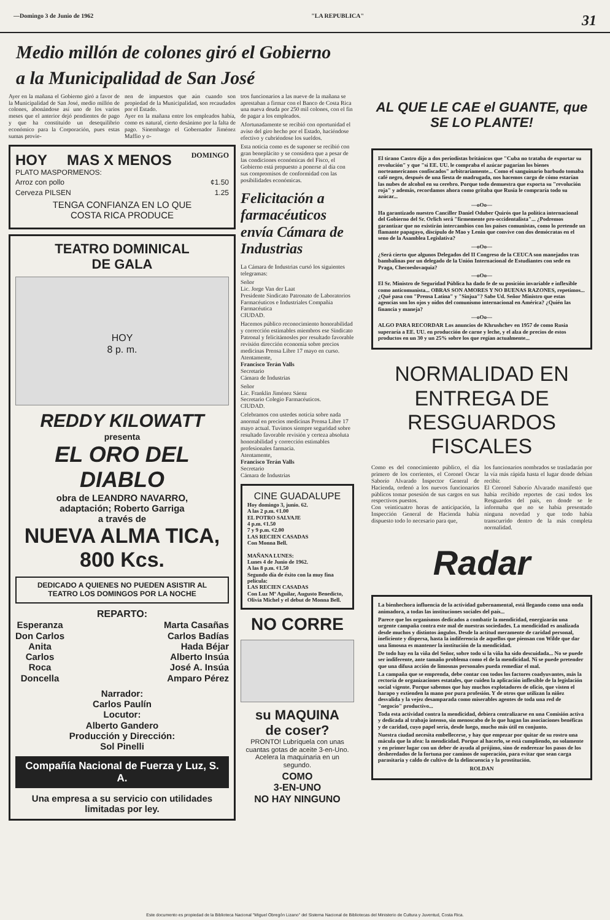—Domingo 3 de Junio de 1962 "LA REPUBLICA" 31
Medio millón de colones giró el Gobierno
a la Municipalidad de San José
Ayer en la mañana el Gobierno giró a favor de la Municipalidad de San José, medio millón de colones, abonándose así uno de los varios meses que el anterior dejó pendientes de pago y que ha constituido un desequilibrio económico para la Corporación, pues estas sumas provie-
nen de impuestos que aún cuando son propiedad de la Municipalidad, son recaudados por el Estado.
Ayer en la mañana entre los empleados había, como es natural, cierto desánimo por la falta de pago. Sinembargo el Gobernador Jiménez Maffio y o-
HOY MAS X MENOS DOMINGO
PLATO MASPORMENOS:
Arroz con pollo ¢1.50
Cerveza PILSEN 1.25
TENGA CONFIANZA EN LO QUE
COSTA RICA PRODUCE
TEATRO DOMINICAL
DE GALA
HOY
8 p. m.
REDDY KILOWATT
presenta
EL ORO DEL DIABLO
obra de LEANDRO NAVARRO,
adaptación; Roberto Garriga
a través de
NUEVA ALMA TICA, 800 Kcs.
DEDICADO A QUIENES NO PUEDEN ASISTIR AL
TEATRO LOS DOMINGOS POR LA NOCHE
REPARTO:
Esperanza
Don Carlos
Anita
Carlos
Roca
Doncella
Marta Casañas
Carlos Badías
Hada Béjar
Alberto Insúa
José A. Insúa
Amparo Pérez
Narrador:
Carlos Paulín
Locutor:
Alberto Gandero
Producción y Dirección:
Sol Pinelli
Compañía Nacional de Fuerza y Luz, S. A.
Una empresa a su servicio con utilidades
limitadas por ley.
tros funcionarios a las nueve de la mañana se aprestaban a firmar con el Banco de Costa Rica una nueva deuda por 250 mil colones, con el fin de pagar a los empleados.
Afortunadamente se recibió con oportunidad el aviso del giro hecho por el Estado, haciéndose efectivo y cubriéndose los sueldos.
Esta noticia como es de suponer se recibió con gran beneplácito y se considera que a pesar de las condiciones económicas del Fisco, el Gobierno está propuesto a ponerse al día con sus compromisos de conformidad con las posibilidades económicas.
Felicitación a farmacéuticos envía Cámara de Industrias
La Cámara de Industrias cursó los siguientes telegramas:
Señor
Lic. Jorge Van der Laat
Presidente Sindicato Patronato de Laboratorios Farmacéuticos e Industriales Compañía Farmacéutica
CIUDAD.
Hacemos público reconocimiento honorabilidad y corrección estimables miembros ese Sindicato Patronal y felicitámosles por resultado favorable revisión dirección economía sobre precios medicinas Prensa Libre 17 mayo en curso.
Atentamente,
Francisco Terán Valls
Secretario
Cámara de Industrias
Señor
Lic. Franklin Jiménez Sáenz
Secretario Colegio Farmacéuticos.
CIUDAD.
Celebramos con ustedes noticia sobre nada anormal en precios medicinas Prensa Libre 17 mayo actual. Tuvimos siempre seguridad sobre resultado favorable revisión y certeza absoluta honorabilidad y corrección estimables profesionales farmacia.
Atentamente,
Francisco Terán Valls
Secretario
Cámara de Industrias
CINE GUADALUPE
Hoy domingo 3, junio. 62.
A las 2 p.m. ¢1.00
EL POTRO SALVAJE
4 p.m. ¢1.50
7 y 9 p.m. ¢2.00
LAS RECIEN CASADAS
Con Monna Bell.
MAÑANA LUNES:
Lunes 4 de Junio de 1962.
A las 8 p.m. ¢1.50
Segundo día de éxito con la muy fina película:
LAS RECIEN CASADAS
Con Luz Mª Aguilar, Augusto Benedicto, Olivia Michel y el debut de Monna Bell.
NO CORRE
su MAQUINA
de coser?
PRONTO! Lubríquela con unas cuantas gotas de aceite 3-en-Uno. Acelera la maquinaria en un segundo.
COMO
3-EN-UNO
NO HAY NINGUNO
AL QUE LE CAE el GUANTE, que SE LO PLANTE!
El tirano Castro dijo a dos periodistas británicos que "Cuba no trataba de exportar su revolución" y que "si EE. UU. le compraba el azúcar pagarían los bienes norteamericanos confiscados" arbitrariamente... Como el sanguinario barbudo tomaba café negro, después de una fiesta de madrugada, nos hacemos cargo de cómo estarían las nubes de alcohol en su cerebro. Porque todo demuestra que exporta su "revolución roja" y además, recordamos ahora como gritaba que Rusia le compraría todo su azúcar...
—oOo—
Ha garantizado nuestro Canciller Daniel Oduber Quirós que la política internacional del Gobierno del Sr. Orlich será "firmemente pro-occidentalista"... ¿Podremos garantizar que no existirán intercambios con los países comunistas, como lo pretende un flamante papagayo, discípulo de Mao y Lenin que convive con dos demócratas en el seno de la Asamblea Legislativa?
—oOo—
¿Será cierto que algunos Delegados del II Congreso de la CEUCA son manejados tras bambalinas por un delegado de la Unión Internacional de Estudiantes con sede en Praga, Checoeslovaquia?
—oOo—
El Sr. Ministro de Seguridad Pública ha dado fe de su posición invariable e inflexible como anticomunista... OBRAS SON AMORES Y NO BUENAS RAZONES, repetimos... ¿Qué pasa con "Prensa Latina" y "Sinjua"? Sabe Ud. Señor Ministro que estas agencias son los ojos y oídos del comunismo internacional en América? ¿Quién las financia y maneja?
—oOo—
ALGO PARA RECORDAR Los anuncios de Khrushchev en 1957 de como Rusia superaría a EE. UU. en producción de carne y leche, y el alza de precios de estos productos en un 30 y un 25% sobre los que regían actualmente...
NORMALIDAD EN ENTREGA DE RESGUARDOS FISCALES
Como es del conocimiento público, el día primero de los corrientes, el Coronel Oscar Saborío Alvarado Inspector General de Hacienda, ordenó a los nuevos funcionarios públicos tomar posesión de sus cargos en sus respectivos puestos.
Con veinticuatro horas de anticipación, la Inspección General de Hacienda había dispuesto todo lo necesario para que,
los funcionarios nombrados se trasladarán por la vía más rápida hasta el lugar donde debían recibir.
El Coronel Saborío Alvarado manifestó que había recibido reportes de casi todos los Resguardos del país, en donde se le informaba que no se había presentado ninguna novedad y que todo había transcurrido dentro de la más completa normalidad.
Radar
La bienhechora influencia de la actividad gubernamental, está llegando como una onda animadora, a todas las instituciones sociales del país...
Parece que los organismos dedicados a combatir la mendicidad, energizarán una urgente campaña contra este mal de nuestras sociedades. La mendicidad es analizada desde muchos y distintos ángulos. Desde la actitud meramente de caridad personal, ineficiente y dispersa, hasta la indiferencia de aquellos que piensan con Wilde que dar una limosna es mantener la institución de la mendicidad.
De todo hay en la viña del Señor, sobre todo si la viña ha sido descuidada... No se puede ser indiferente, ante tamaño problema como el de la mendicidad. Ni se puede pretender que una difusa acción de limosnas personales pueda remediar el mal.
La campaña que se emprenda, debe contar con todos los factores coadyuvantes, más la rectoría de organizaciones estatales, que cuiden la aplicación inflexible de la legislación social vigente. Porque sabemos que hay muchos explotadores de oficio, que visten el harapo y extienden la mano por pura profesión. Y de otros que utilizan la niñez desvalida y la vejez desamparada como miserables agentes de toda una red de "negocio" productivo...
Toda esta actividad contra la mendicidad, debiera centralizarse en una Comisión activa y dedicada al trabajo intenso, sin menoscabo de lo que hagan las asociaciones benéficas y de caridad, cuyo papel sería, desde luego, mucho más útil en conjunto.
Nuestra ciudad necesita embellecerse, y hay que empezar por quitar de su rostro una mácula que la afea: la mendicidad. Porque al hacerlo, se está cumpliendo, no solamente y en primer lugar con un deber de ayuda al prójimo, sino de enderezar los pasos de los desheredados de la fortuna por caminos de superación, para evitar que sean carga parasitaria y caldo de cultivo de la delincuencia y la prostitución.
ROLDAN
Este documento es propiedad de la Biblioteca Nacional "Miguel Obregón Lizano" del Sistema Nacional de Bibliotecas del Ministerio de Cultura y Juventud, Costa Rica.